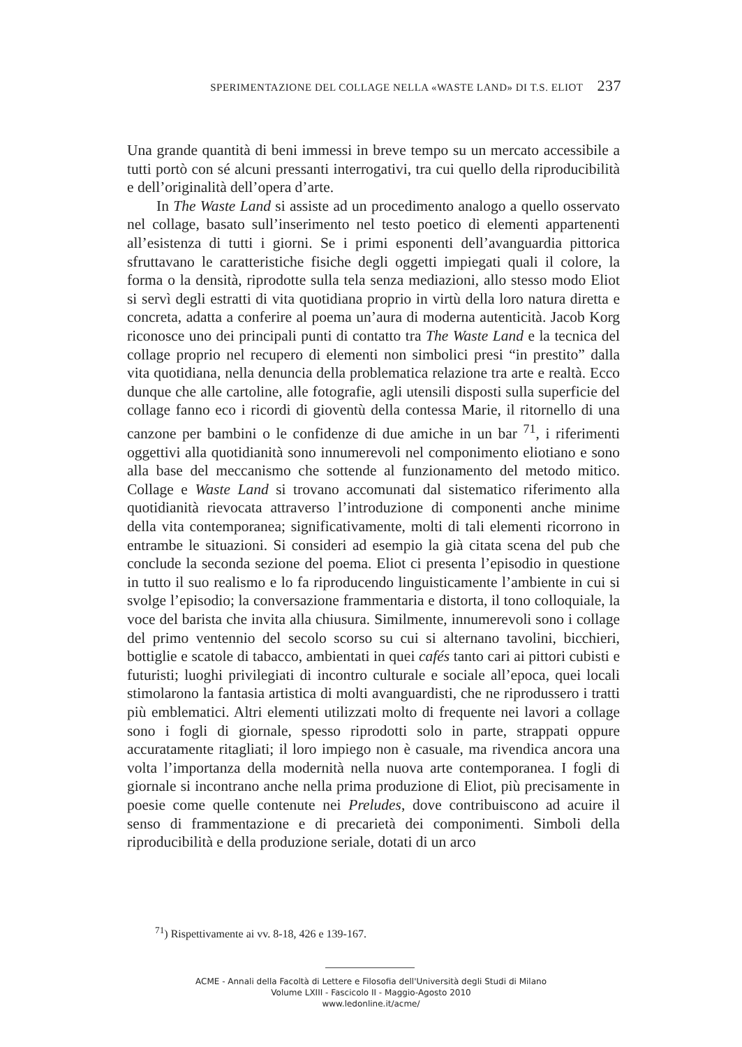SPERIMENTAZIONE DEL COLLAGE NELLA «WASTE LAND» DI T.S. ELIOT 237
Una grande quantità di beni immessi in breve tempo su un mercato accessibile a tutti portò con sé alcuni pressanti interrogativi, tra cui quello della riproducibilità e dell’originalità dell’opera d’arte.
In The Waste Land si assiste ad un procedimento analogo a quello osservato nel collage, basato sull’inserimento nel testo poetico di elementi appartenenti all’esistenza di tutti i giorni. Se i primi esponenti dell’avanguardia pittorica sfruttavano le caratteristiche fisiche degli oggetti impiegati quali il colore, la forma o la densità, riprodotte sulla tela senza mediazioni, allo stesso modo Eliot si servì degli estratti di vita quotidiana proprio in virtù della loro natura diretta e concreta, adatta a conferire al poema un’aura di moderna autenticità. Jacob Korg riconosce uno dei principali punti di contatto tra The Waste Land e la tecnica del collage proprio nel recupero di elementi non simbolici presi “in prestito” dalla vita quotidiana, nella denuncia della problematica relazione tra arte e realtà. Ecco dunque che alle cartoline, alle fotografie, agli utensili disposti sulla superficie del collage fanno eco i ricordi di gioventù della contessa Marie, il ritornello di una canzone per bambini o le confidenze di due amiche in un bar <sup>71</sup>, i riferimenti oggettivi alla quotidianità sono innumerevoli nel componimento eliotiano e sono alla base del meccanismo che sottende al funzionamento del metodo mitico. Collage e Waste Land si trovano accomunati dal sistematico riferimento alla quotidianità rievocata attraverso l’introduzione di componenti anche minime della vita contemporanea; significativamente, molti di tali elementi ricorrono in entrambe le situazioni. Si consideri ad esempio la già citata scena del pub che conclude la seconda sezione del poema. Eliot ci presenta l’episodio in questione in tutto il suo realismo e lo fa riproducendo linguisticamente l’ambiente in cui si svolge l’episodio; la conversazione frammentaria e distorta, il tono colloquiale, la voce del barista che invita alla chiusura. Similmente, innumerevoli sono i collage del primo ventennio del secolo scorso su cui si alternano tavolini, bicchieri, bottiglie e scatole di tabacco, ambientati in quei cafés tanto cari ai pittori cubisti e futuristi; luoghi privilegiati di incontro culturale e sociale all’epoca, quei locali stimolarono la fantasia artistica di molti avanguardisti, che ne riprodussero i tratti più emblematici. Altri elementi utilizzati molto di frequente nei lavori a collage sono i fogli di giornale, spesso riprodotti solo in parte, strappati oppure accuratamente ritagliati; il loro impiego non è casuale, ma rivendica ancora una volta l’importanza della modernità nella nuova arte contemporanea. I fogli di giornale si incontrano anche nella prima produzione di Eliot, più precisamente in poesie come quelle contenute nei Preludes, dove contribuiscono ad acuire il senso di frammentazione e di precarietà dei componimenti. Simboli della riproducibilità e della produzione seriale, dotati di un arco
<sup>71</sup>) Rispettivamente ai vv. 8-18, 426 e 139-167.
ACME - Annali della Facoltà di Lettere e Filosofia dell'Università degli Studi di Milano
Volume LXIII - Fascicolo II - Maggio-Agosto 2010
www.ledonline.it/acme/